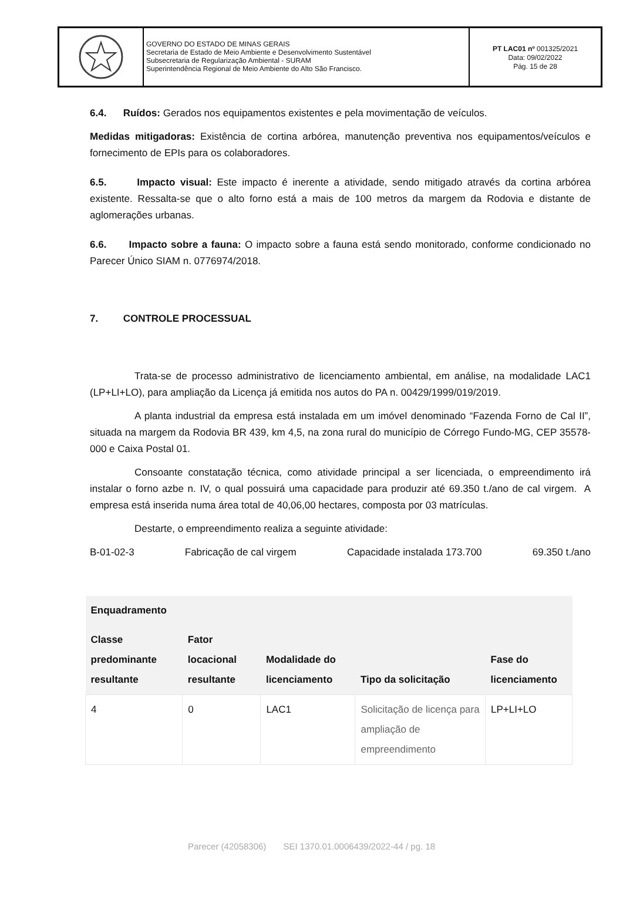GOVERNO DO ESTADO DE MINAS GERAIS
Secretaria de Estado de Meio Ambiente e Desenvolvimento Sustentável
Subsecretaria de Regularização Ambiental - SURAM
Superintendência Regional de Meio Ambiente do Alto São Francisco.
PT LAC01 nº 001325/2021
Data: 09/02/2022
Pág. 15 de 28
6.4. Ruídos: Gerados nos equipamentos existentes e pela movimentação de veículos.
Medidas mitigadoras: Existência de cortina arbórea, manutenção preventiva nos equipamentos/veículos e fornecimento de EPIs para os colaboradores.
6.5. Impacto visual: Este impacto é inerente a atividade, sendo mitigado através da cortina arbórea existente. Ressalta-se que o alto forno está a mais de 100 metros da margem da Rodovia e distante de aglomerações urbanas.
6.6. Impacto sobre a fauna: O impacto sobre a fauna está sendo monitorado, conforme condicionado no Parecer Único SIAM n. 0776974/2018.
7. CONTROLE PROCESSUAL
Trata-se de processo administrativo de licenciamento ambiental, em análise, na modalidade LAC1 (LP+LI+LO), para ampliação da Licença já emitida nos autos do PA n. 00429/1999/019/2019.
A planta industrial da empresa está instalada em um imóvel denominado “Fazenda Forno de Cal II”, situada na margem da Rodovia BR 439, km 4,5, na zona rural do município de Córrego Fundo-MG, CEP 35578-000 e Caixa Postal 01.
Consoante constatação técnica, como atividade principal a ser licenciada, o empreendimento irá instalar o forno azbe n. IV, o qual possuirá uma capacidade para produzir até 69.350 t./ano de cal virgem. A empresa está inserida numa área total de 40,06,00 hectares, composta por 03 matrículas.
Destarte, o empreendimento realiza a seguinte atividade:
B-01-02-3 Fabricação de cal virgem Capacidade instalada 173.700 69.350 t./ano
| Enquadramento | | | | |
| --- | --- | --- | --- | --- |
| Classe predominante resultante | Fator locacional resultante | Modalidade do licenciamento | Tipo da solicitação | Fase do licenciamento |
| 4 | 0 | LAC1 | Solicitação de licença para ampliação de empreendimento | LP+LI+LO |
Parecer (42058306) SEI 1370.01.0006439/2022-44 / pg. 18